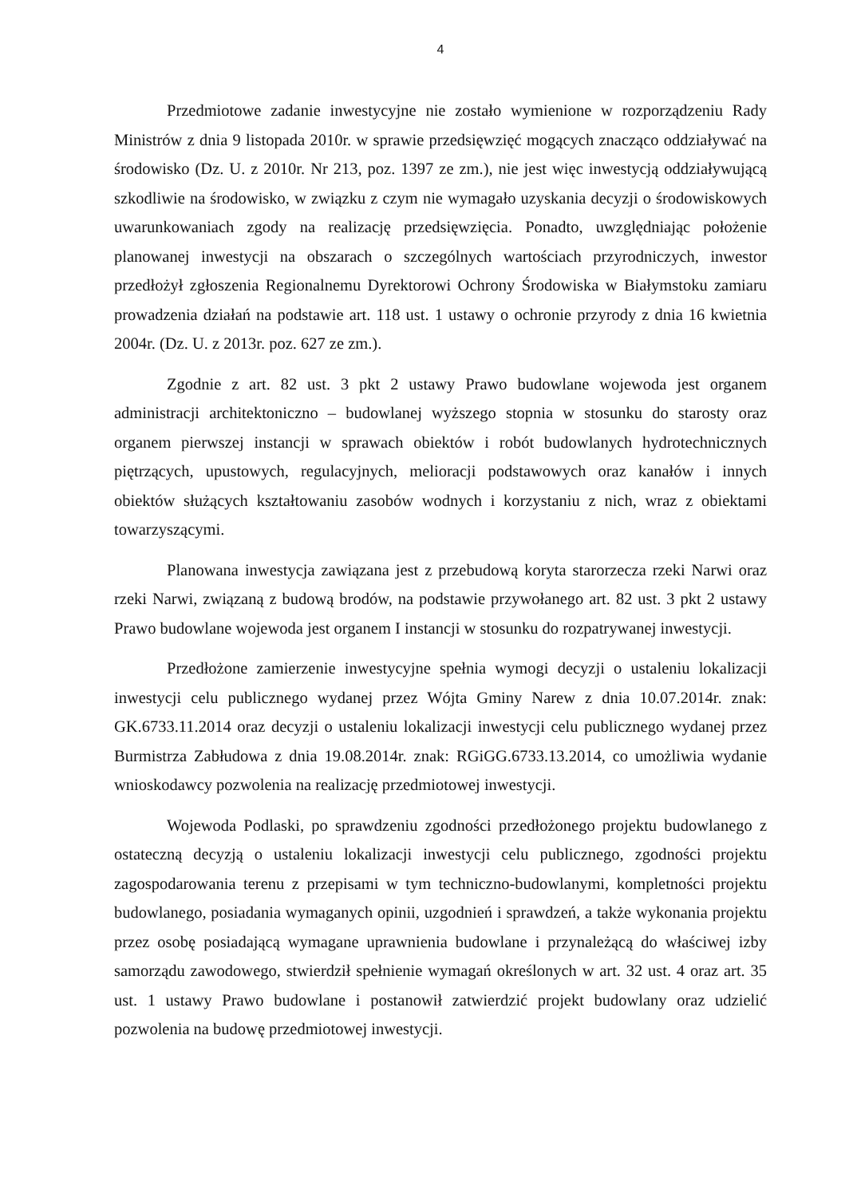4
Przedmiotowe zadanie inwestycyjne nie zostało wymienione w rozporządzeniu Rady Ministrów z dnia 9 listopada 2010r. w sprawie przedsięwzięć mogących znacząco oddziaływać na środowisko (Dz. U. z 2010r. Nr 213, poz. 1397 ze zm.), nie jest więc inwestycją oddziaływującą szkodliwie na środowisko, w związku z czym nie wymagało uzyskania decyzji o środowiskowych uwarunkowaniach zgody na realizację przedsięwzięcia. Ponadto, uwzględniając położenie planowanej inwestycji na obszarach o szczególnych wartościach przyrodniczych, inwestor przedłożył zgłoszenia Regionalnemu Dyrektorowi Ochrony Środowiska w Białymstoku zamiaru prowadzenia działań na podstawie art. 118 ust. 1 ustawy o ochronie przyrody z dnia 16 kwietnia 2004r. (Dz. U. z 2013r. poz. 627 ze zm.).
Zgodnie z art. 82 ust. 3 pkt 2 ustawy Prawo budowlane wojewoda jest organem administracji architektoniczno – budowlanej wyższego stopnia w stosunku do starosty oraz organem pierwszej instancji w sprawach obiektów i robót budowlanych hydrotechnicznych piętrzących, upustowych, regulacyjnych, melioracji podstawowych oraz kanałów i innych obiektów służących kształtowaniu zasobów wodnych i korzystaniu z nich, wraz z obiektami towarzyszącymi.
Planowana inwestycja zawiązana jest z przebudową koryta starorzecza rzeki Narwi oraz rzeki Narwi, związaną z budową brodów, na podstawie przywołanego art. 82 ust. 3 pkt 2 ustawy Prawo budowlane wojewoda jest organem I instancji w stosunku do rozpatrywanej inwestycji.
Przedłożone zamierzenie inwestycyjne spełnia wymogi decyzji o ustaleniu lokalizacji inwestycji celu publicznego wydanej przez Wójta Gminy Narew z dnia 10.07.2014r. znak: GK.6733.11.2014 oraz decyzji o ustaleniu lokalizacji inwestycji celu publicznego wydanej przez Burmistrza Zabłudowa z dnia 19.08.2014r. znak: RGiGG.6733.13.2014, co umożliwia wydanie wnioskodawcy pozwolenia na realizację przedmiotowej inwestycji.
Wojewoda Podlaski, po sprawdzeniu zgodności przedłożonego projektu budowlanego z ostateczną decyzją o ustaleniu lokalizacji inwestycji celu publicznego, zgodności projektu zagospodarowania terenu z przepisami w tym techniczno-budowlanymi, kompletności projektu budowlanego, posiadania wymaganych opinii, uzgodnień i sprawdzeń, a także wykonania projektu przez osobę posiadającą wymagane uprawnienia budowlane i przynależącą do właściwej izby samorządu zawodowego, stwierdził spełnienie wymagań określonych w art. 32 ust. 4 oraz art. 35 ust. 1 ustawy Prawo budowlane i postanowił zatwierdzić projekt budowlany oraz udzielić pozwolenia na budowę przedmiotowej inwestycji.